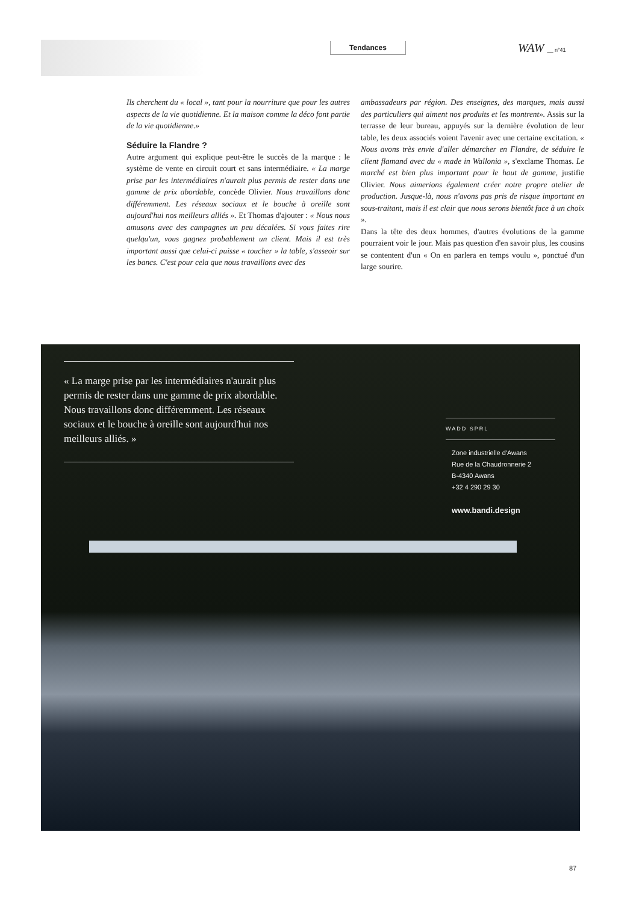Tendances WAW __ n°41
Ils cherchent du « local », tant pour la nourriture que pour les autres aspects de la vie quotidienne. Et la maison comme la déco font partie de la vie quotidienne.»
Séduire la Flandre ?
Autre argument qui explique peut-être le succès de la marque : le système de vente en circuit court et sans intermédiaire. « La marge prise par les intermédiaires n'aurait plus permis de rester dans une gamme de prix abordable, concède Olivier. Nous travaillons donc différemment. Les réseaux sociaux et le bouche à oreille sont aujourd'hui nos meilleurs alliés ». Et Thomas d'ajouter : « Nous nous amusons avec des campagnes un peu décalées. Si vous faites rire quelqu'un, vous gagnez probablement un client. Mais il est très important aussi que celui-ci puisse « toucher » la table, s'asseoir sur les bancs. C'est pour cela que nous travaillons avec des
ambassadeurs par région. Des enseignes, des marques, mais aussi des particuliers qui aiment nos produits et les montrent». Assis sur la terrasse de leur bureau, appuyés sur la dernière évolution de leur table, les deux associés voient l'avenir avec une certaine excitation. « Nous avons très envie d'aller démarcher en Flandre, de séduire le client flamand avec du « made in Wallonia », s'exclame Thomas. Le marché est bien plus important pour le haut de gamme, justifie Olivier. Nous aimerions également créer notre propre atelier de production. Jusque-là, nous n'avons pas pris de risque important en sous-traitant, mais il est clair que nous serons bientôt face à un choix ».
Dans la tête des deux hommes, d'autres évolutions de la gamme pourraient voir le jour. Mais pas question d'en savoir plus, les cousins se contentent d'un « On en parlera en temps voulu », ponctué d'un large sourire.
« La marge prise par les intermédiaires n'aurait plus permis de rester dans une gamme de prix abordable. Nous travaillons donc différemment. Les réseaux sociaux et le bouche à oreille sont aujourd'hui nos meilleurs alliés. »
WADD SPRL
Zone industrielle d'Awans
Rue de la Chaudronnerie 2
B-4340 Awans
+32 4 290 29 30
www.bandi.design
87